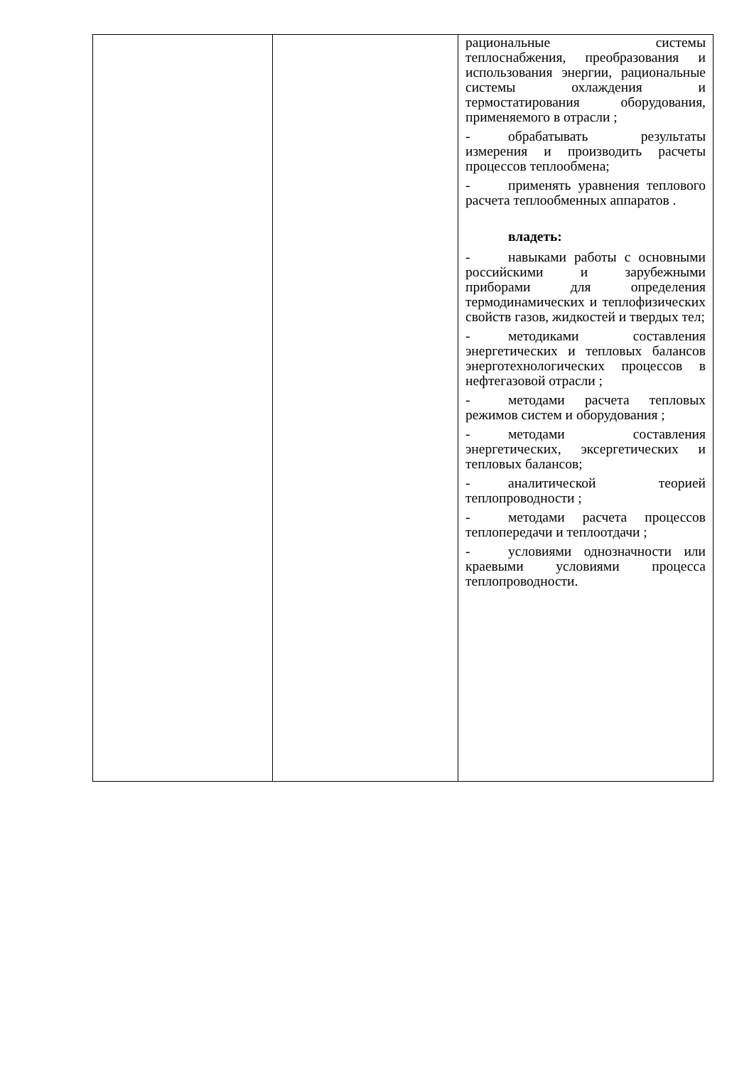| | | рациональные системы теплоснабжения, преобразования и использования энергии, рациональные системы охлаждения и термостатирования оборудования, применяемого в отрасли ; - обрабатывать результаты измерения и производить расчеты процессов теплообмена; - применять уравнения теплового расчета теплообменных аппаратов . владеть: - навыками работы с основными российскими и зарубежными приборами для определения термодинамических и теплофизических свойств газов, жидкостей и твердых тел; - методиками составления энергетических и тепловых балансов энерготехнологических процессов в нефтегазовой отрасли ; - методами расчета тепловых режимов систем и оборудования ; - методами составления энергетических, эксергетических и тепловых балансов; - аналитической теорией теплопроводности ; - методами расчета процессов теплопередачи и теплоотдачи ; - условиями однозначности или краевыми условиями процесса теплопроводности. |